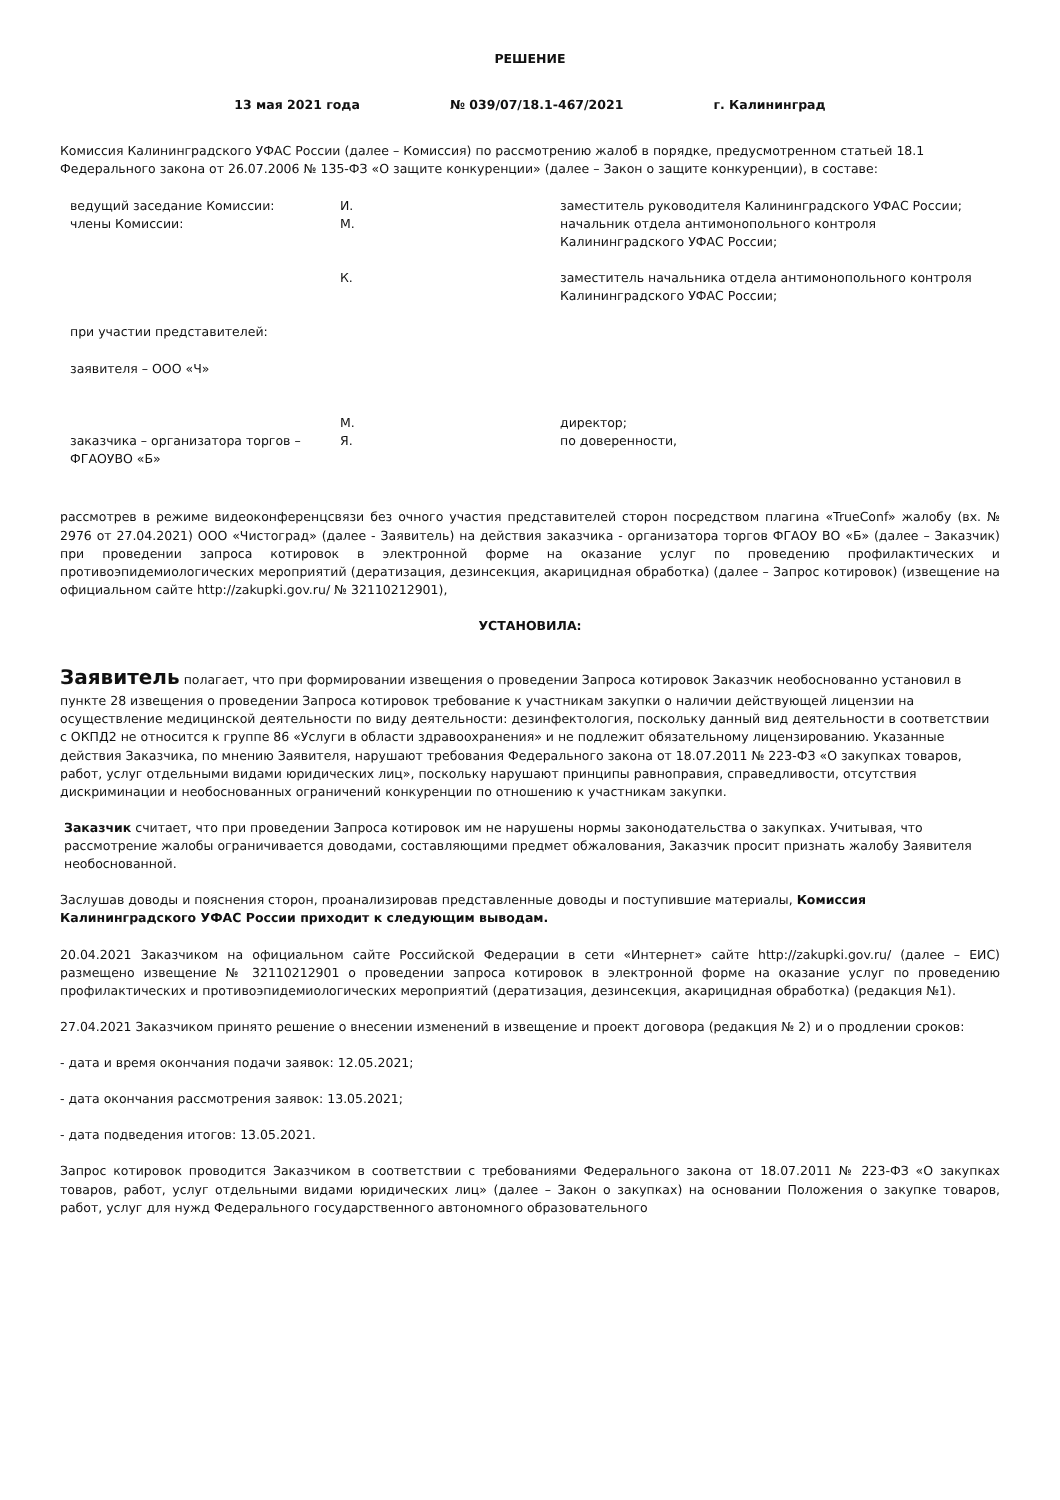РЕШЕНИЕ
13 мая 2021 года № 039/07/18.1-467/2021 г. Калининград
Комиссия Калининградского УФАС России (далее – Комиссия) по рассмотрению жалоб в порядке, предусмотренном статьей 18.1 Федерального закона от 26.07.2006 № 135-ФЗ «О защите конкуренции» (далее – Закон о защите конкуренции), в составе:
| ведущий заседание Комиссии: | И. | заместитель руководителя Калининградского УФАС России; |
| члены Комиссии: | М. | начальник отдела антимонопольного контроля Калининградского УФАС России; |
| | К. | заместитель начальника отдела антимонопольного контроля Калининградского УФАС России; |
| при участии представителей: | | |
| заявителя – ООО «Ч» | | |
| | М. | директор; |
| заказчика – организатора торгов – ФГАОУВО «Б» | Я. | по доверенности, |
рассмотрев в режиме видеоконференцсвязи без очного участия представителей сторон посредством плагина «TrueConf» жалобу (вх. № 2976 от 27.04.2021) ООО «Чистоград» (далее - Заявитель) на действия заказчика - организатора торгов ФГАОУ ВО «Б» (далее – Заказчик) при проведении запроса котировок в электронной форме на оказание услуг по проведению профилактических и противоэпидемиологических мероприятий (дератизация, дезинсекция, акарицидная обработка) (далее – Запрос котировок) (извещение на официальном сайте http://zakupki.gov.ru/ № 32110212901),
УСТАНОВИЛА:
Заявитель полагает, что при формировании извещения о проведении Запроса котировок Заказчик необоснованно установил в пункте 28 извещения о проведении Запроса котировок требование к участникам закупки о наличии действующей лицензии на осуществление медицинской деятельности по виду деятельности: дезинфектология, поскольку данный вид деятельности в соответствии с ОКПД2 не относится к группе 86 «Услуги в области здравоохранения» и не подлежит обязательному лицензированию. Указанные действия Заказчика, по мнению Заявителя, нарушают требования Федерального закона от 18.07.2011 № 223-ФЗ «О закупках товаров, работ, услуг отдельными видами юридических лиц», поскольку нарушают принципы равноправия, справедливости, отсутствия дискриминации и необоснованных ограничений конкуренции по отношению к участникам закупки.
Заказчик считает, что при проведении Запроса котировок им не нарушены нормы законодательства о закупках. Учитывая, что рассмотрение жалобы ограничивается доводами, составляющими предмет обжалования, Заказчик просит признать жалобу Заявителя необоснованной.
Заслушав доводы и пояснения сторон, проанализировав представленные доводы и поступившие материалы, Комиссия Калининградского УФАС России приходит к следующим выводам.
20.04.2021 Заказчиком на официальном сайте Российской Федерации в сети «Интернет» сайте http://zakupki.gov.ru/ (далее – ЕИС) размещено извещение № 32110212901 о проведении запроса котировок в электронной форме на оказание услуг по проведению профилактических и противоэпидемиологических мероприятий (дератизация, дезинсекция, акарицидная обработка) (редакция №1).
27.04.2021 Заказчиком принято решение о внесении изменений в извещение и проект договора (редакция № 2) и о продлении сроков:
- дата и время окончания подачи заявок: 12.05.2021;
- дата окончания рассмотрения заявок: 13.05.2021;
- дата подведения итогов: 13.05.2021.
Запрос котировок проводится Заказчиком в соответствии с требованиями Федерального закона от 18.07.2011 № 223-ФЗ «О закупках товаров, работ, услуг отдельными видами юридических лиц» (далее – Закон о закупках) на основании Положения о закупке товаров, работ, услуг для нужд Федерального государственного автономного образовательного